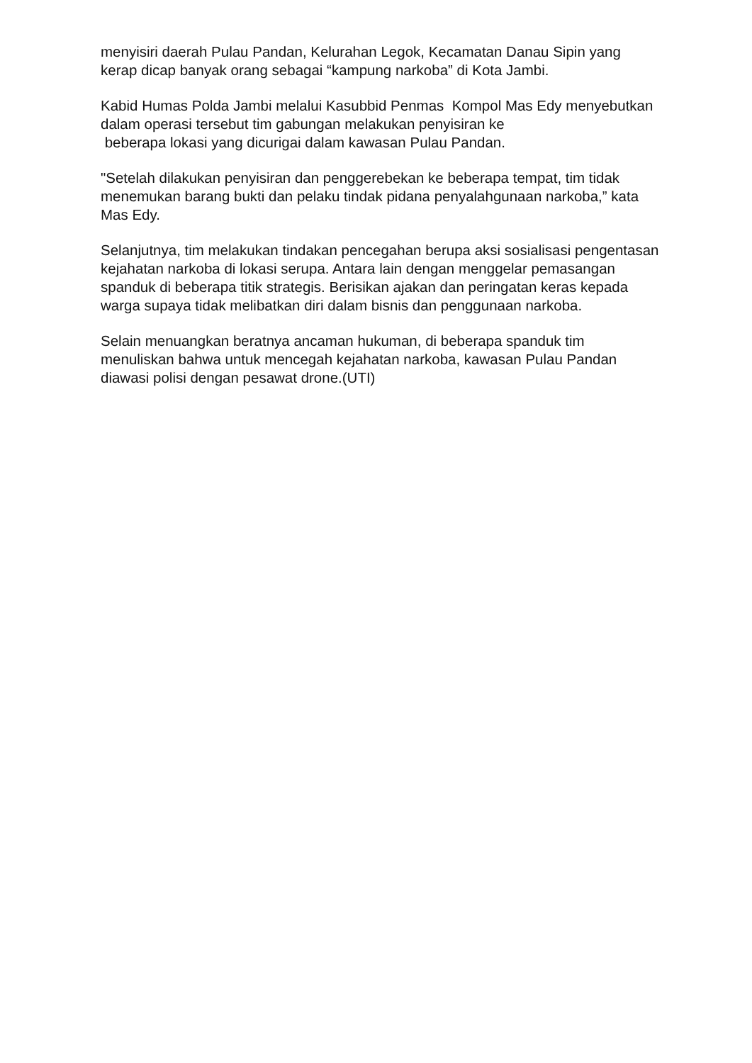menyisiri daerah Pulau Pandan, Kelurahan Legok, Kecamatan Danau Sipin yang kerap dicap banyak orang sebagai “kampung narkoba” di Kota Jambi.
Kabid Humas Polda Jambi melalui Kasubbid Penmas Kompol Mas Edy menyebutkan dalam operasi tersebut tim gabungan melakukan penyisiran ke
beberapa lokasi yang dicurigai dalam kawasan Pulau Pandan.
"Setelah dilakukan penyisiran dan penggerebekan ke beberapa tempat, tim tidak menemukan barang bukti dan pelaku tindak pidana penyalahgunaan narkoba,” kata Mas Edy.
Selanjutnya, tim melakukan tindakan pencegahan berupa aksi sosialisasi pengentasan kejahatan narkoba di lokasi serupa. Antara lain dengan menggelar pemasangan spanduk di beberapa titik strategis. Berisikan ajakan dan peringatan keras kepada warga supaya tidak melibatkan diri dalam bisnis dan penggunaan narkoba.
Selain menuangkan beratnya ancaman hukuman, di beberapa spanduk tim menuliskan bahwa untuk mencegah kejahatan narkoba, kawasan Pulau Pandan diawasi polisi dengan pesawat drone.(UTI)